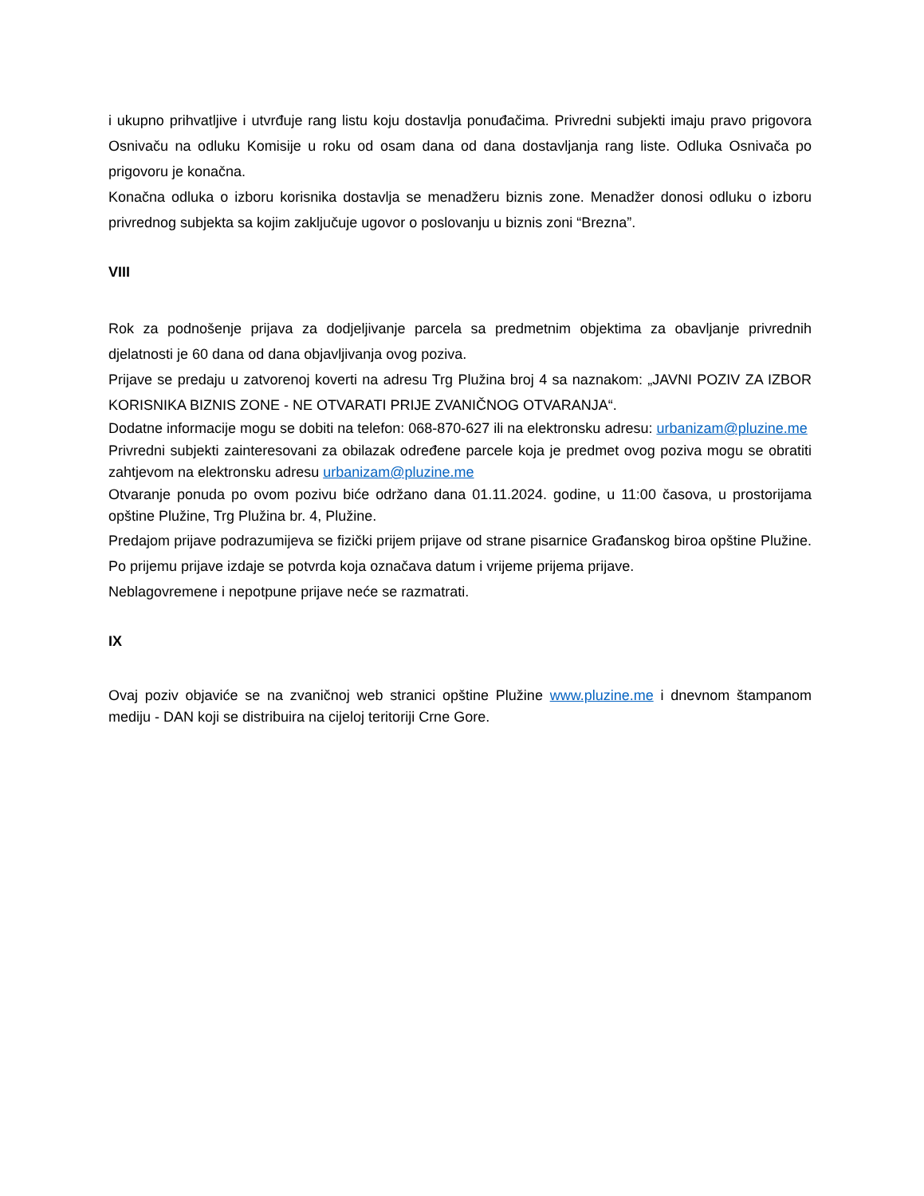i ukupno prihvatljive i utvrđuje rang listu koju dostavlja ponuđačima. Privredni subjekti imaju pravo prigovora Osnivaču na odluku Komisije u roku od osam dana od dana dostavljanja rang liste. Odluka Osnivača po prigovoru je konačna.
Konačna odluka o izboru korisnika dostavlja se menadžeru biznis zone. Menadžer donosi odluku o izboru privrednog subjekta sa kojim zaključuje ugovor o poslovanju u biznis zoni “Brezna”.
VIII
Rok za podnošenje prijava za dodjeljivanje parcela sa predmetnim objektima za obavljanje privrednih djelatnosti je 60 dana od dana objavljivanja ovog poziva.
Prijave se predaju u zatvorenoj koverti na adresu Trg Plužina broj 4 sa naznakom: „JAVNI POZIV ZA IZBOR KORISNIKA BIZNIS ZONE - NE OTVARATI PRIJE ZVANIČNOG OTVARANJA“.
Dodatne informacije mogu se dobiti na telefon: 068-870-627 ili na elektronsku adresu: urbanizam@pluzine.me
Privredni subjekti zainteresovani za obilazak određene parcele koja je predmet ovog poziva mogu se obratiti zahtjevom na elektronsku adresu urbanizam@pluzine.me
Otvaranje ponuda po ovom pozivu biće održano dana 01.11.2024. godine, u 11:00 časova, u prostorijama opštine Plužine, Trg Plužina br. 4, Plužine.
Predajom prijave podrazumijeva se fizički prijem prijave od strane pisarnice Građanskog biroa opštine Plužine. Po prijemu prijave izdaje se potvrda koja označava datum i vrijeme prijema prijave.
Neblagovremene i nepotpune prijave neće se razmatrati.
IX
Ovaj poziv objaviće se na zvaničnoj web stranici opštine Plužine www.pluzine.me i dnevnom štampanom mediju - DAN koji se distribuira na cijeloj teritoriji Crne Gore.